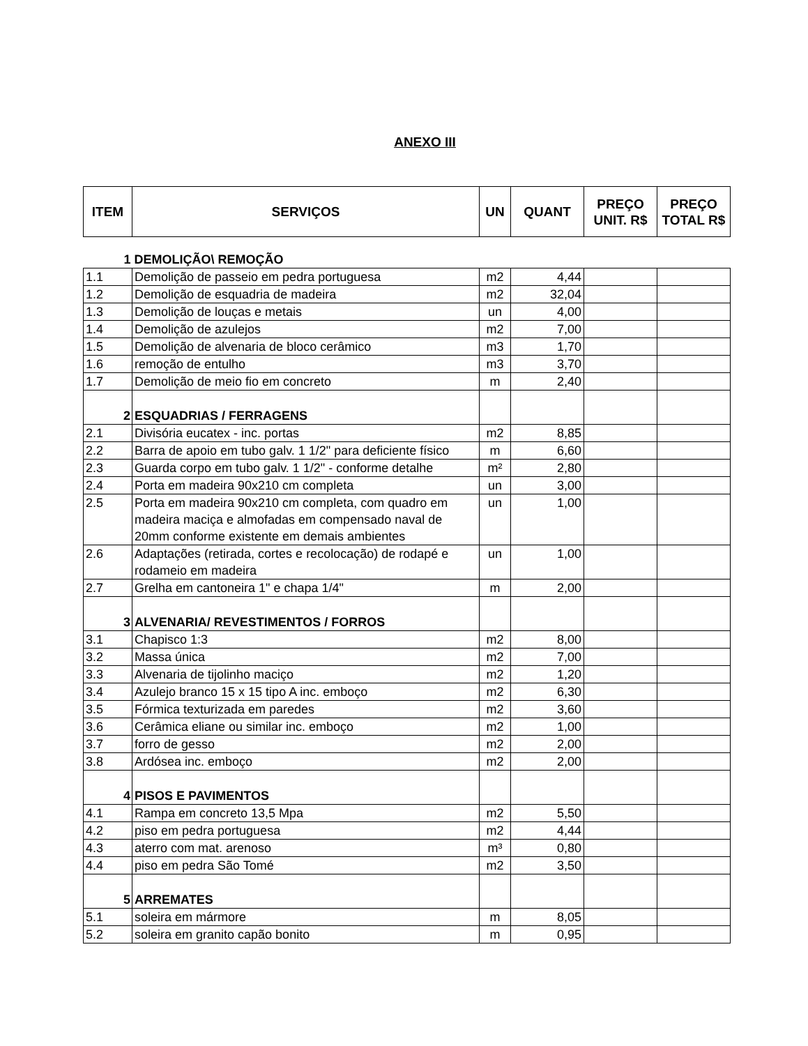ANEXO III
| ITEM | SERVIÇOS | UN | QUANT | PREÇO UNIT. R$ | PREÇO TOTAL R$ |
| --- | --- | --- | --- | --- | --- |
| 1 | DEMOLIÇÃO\ REMOÇÃO | | | | |
| 1.1 | Demolição de passeio em pedra portuguesa | m2 | 4,44 | | |
| 1.2 | Demolição de esquadria de madeira | m2 | 32,04 | | |
| 1.3 | Demolição de louças e metais | un | 4,00 | | |
| 1.4 | Demolição de azulejos | m2 | 7,00 | | |
| 1.5 | Demolição de alvenaria de bloco cerâmico | m3 | 1,70 | | |
| 1.6 | remoção de entulho | m3 | 3,70 | | |
| 1.7 | Demolição de meio fio em concreto | m | 2,40 | | |
| 2 | ESQUADRIAS / FERRAGENS | | | | |
| 2.1 | Divisória eucatex - inc. portas | m2 | 8,85 | | |
| 2.2 | Barra de apoio em tubo galv. 1 1/2" para deficiente físico | m | 6,60 | | |
| 2.3 | Guarda corpo em tubo galv. 1 1/2" - conforme detalhe | m² | 2,80 | | |
| 2.4 | Porta em madeira 90x210 cm completa | un | 3,00 | | |
| 2.5 | Porta em madeira 90x210 cm completa, com quadro em madeira maciça e almofadas em compensado naval de 20mm conforme existente em demais ambientes | un | 1,00 | | |
| 2.6 | Adaptações (retirada, cortes e recolocação) de rodapé e rodameio em madeira | un | 1,00 | | |
| 2.7 | Grelha em cantoneira 1" e chapa 1/4" | m | 2,00 | | |
| 3 | ALVENARIA/ REVESTIMENTOS / FORROS | | | | |
| 3.1 | Chapisco 1:3 | m2 | 8,00 | | |
| 3.2 | Massa única | m2 | 7,00 | | |
| 3.3 | Alvenaria de tijolinho maciço | m2 | 1,20 | | |
| 3.4 | Azulejo branco 15 x 15 tipo A inc. emboço | m2 | 6,30 | | |
| 3.5 | Fórmica texturizada em paredes | m2 | 3,60 | | |
| 3.6 | Cerâmica eliane ou similar inc. emboço | m2 | 1,00 | | |
| 3.7 | forro de gesso | m2 | 2,00 | | |
| 3.8 | Ardósea inc. emboço | m2 | 2,00 | | |
| 4 | PISOS E PAVIMENTOS | | | | |
| 4.1 | Rampa em concreto 13,5 Mpa | m2 | 5,50 | | |
| 4.2 | piso em pedra portuguesa | m2 | 4,44 | | |
| 4.3 | aterro com mat. arenoso | m³ | 0,80 | | |
| 4.4 | piso em pedra São Tomé | m2 | 3,50 | | |
| 5 | ARREMATES | | | | |
| 5.1 | soleira em mármore | m | 8,05 | | |
| 5.2 | soleira em granito capão bonito | m | 0,95 | | |